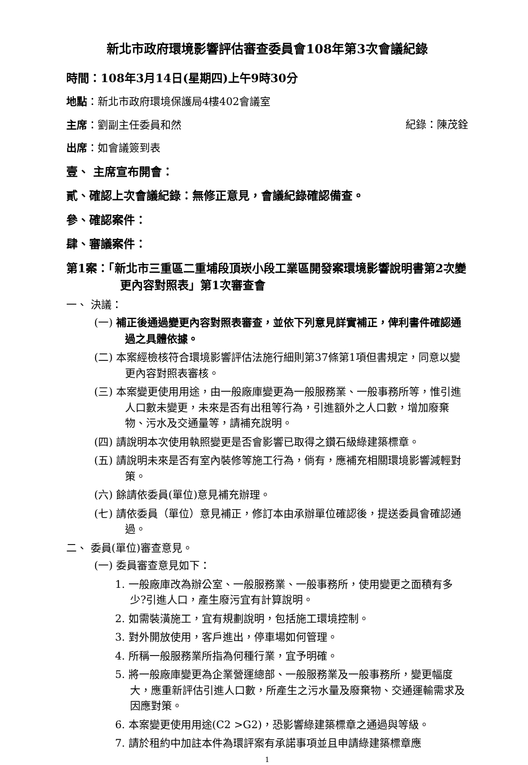新北市政府環境影響評估審查委員會108年第3次會議紀錄
時間：108年3月14日(星期四)上午9時30分
地點：新北市政府環境保護局4樓402會議室
主席：劉副主任委員和然 紀錄：陳茂銓
出席：如會議簽到表
壹、 主席宣布開會：
貳、確認上次會議紀錄：無修正意見，會議紀錄確認備查。
參、確認案件：
肆、審議案件：
第1案：「新北市三重區二重埔段頂崁小段工業區開發案環境影響說明書第2次變更內容對照表」第1次審查會
一、 決議：
(一) 補正後通過變更內容對照表審查，並依下列意見詳實補正，俾利書件確認通過之具體依據。
(二) 本案經檢核符合環境影響評估法施行細則第37條第1項但書規定，同意以變更內容對照表審核。
(三) 本案變更使用用途，由一般廠庫變更為一般服務業、一般事務所等，惟引進人口數未變更，未來是否有出租等行為，引進額外之人口數，增加廢棄物、污水及交通量等，請補充說明。
(四) 請說明本次使用執照變更是否會影響已取得之鑽石級綠建築標章。
(五) 請說明未來是否有室內裝修等施工行為，倘有，應補充相關環境影響減輕對策。
(六) 餘請依委員(單位)意見補充辦理。
(七) 請依委員（單位）意見補正，修訂本由承辦單位確認後，提送委員會確認通過。
二、 委員(單位)審查意見。
(一) 委員審查意見如下：
1. 一般廠庫改為辦公室、一般服務業、一般事務所，使用變更之面積有多少?引進人口，產生廢污宜有計算說明。
2. 如需裝潢施工，宜有規劃說明，包括施工環境控制。
3. 對外開放使用，客戶進出，停車場如何管理。
4. 所稱一般服務業所指為何種行業，宜予明確。
5. 將一般廠庫變更為企業營運總部、一般服務業及一般事務所，變更幅度大，應重新評估引進人口數，所產生之污水量及廢棄物、交通運輸需求及因應對策。
6. 本案變更使用用途(C2 >G2)，恐影響綠建築標章之通過與等級。
7. 請於租約中加註本件為環評案有承諾事項並且申請綠建築標章應
1